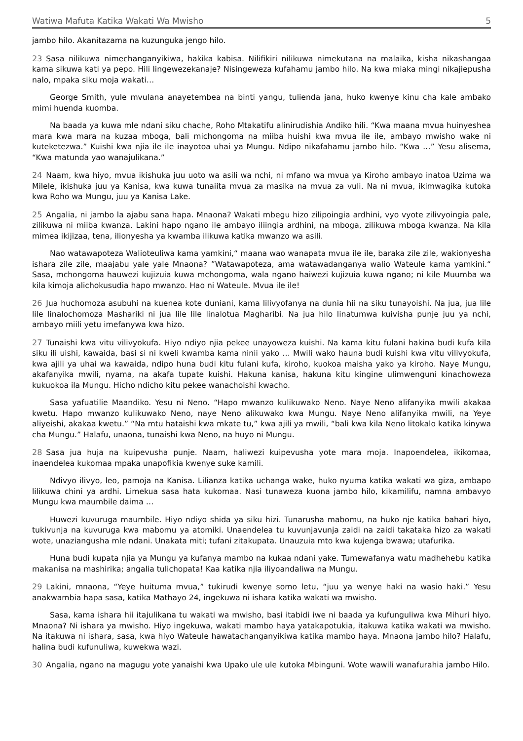Watiwa Mafuta Katika Wakati Wa Mwisho 5
jambo hilo. Akanitazama na kuzunguka jengo hilo.
23 Sasa nilikuwa nimechanganyikiwa, hakika kabisa. Nilifikiri nilikuwa nimekutana na malaika, kisha nikashangaa kama sikuwa kati ya pepo. Hili lingewezekanaje? Nisingeweza kufahamu jambo hilo. Na kwa miaka mingi nikajiepusha nalo, mpaka siku moja wakati…
George Smith, yule mvulana anayetembea na binti yangu, tulienda jana, huko kwenye kinu cha kale ambako mimi huenda kuomba.
Na baada ya kuwa mle ndani siku chache, Roho Mtakatifu alinirudishia Andiko hili. “Kwa maana mvua huinyeshea mara kwa mara na kuzaa mboga, bali michongoma na miiba huishi kwa mvua ile ile, ambayo mwisho wake ni kuteketezwa.” Kuishi kwa njia ile ile inayotoa uhai ya Mungu. Ndipo nikafahamu jambo hilo. “Kwa …” Yesu alisema, “Kwa matunda yao wanajulikana.”
24 Naam, kwa hiyo, mvua ikishuka juu uoto wa asili wa nchi, ni mfano wa mvua ya Kiroho ambayo inatoa Uzima wa Milele, ikishuka juu ya Kanisa, kwa kuwa tunaiita mvua za masika na mvua za vuli. Na ni mvua, ikimwagika kutoka kwa Roho wa Mungu, juu ya Kanisa Lake.
25 Angalia, ni jambo la ajabu sana hapa. Mnaona? Wakati mbegu hizo zilipoingia ardhini, vyo vyote zilivyoingia pale, zilikuwa ni miiba kwanza. Lakini hapo ngano ile ambayo iliingia ardhini, na mboga, zilikuwa mboga kwanza. Na kila mimea ikijizaa, tena, ilionyesha ya kwamba ilikuwa katika mwanzo wa asili.
Nao watawapoteza Walioteuliwa kama yamkini,“ maana wao wanapata mvua ile ile, baraka zile zile, wakionyesha ishara zile zile, maajabu yale yale Mnaona? ”Watawapoteza, ama watawadanganya walio Wateule kama yamkini.“ Sasa, mchongoma hauwezi kujizuia kuwa mchongoma, wala ngano haiwezi kujizuia kuwa ngano; ni kile Muumba wa kila kimoja alichokusudia hapo mwanzo. Hao ni Wateule. Mvua ile ile!
26 Jua huchomoza asubuhi na kuenea kote duniani, kama lilivyofanya na dunia hii na siku tunayoishi. Na jua, jua lile lile linalochomoza Mashariki ni jua lile lile linalotua Magharibi. Na jua hilo linatumwa kuivisha punje juu ya nchi, ambayo miili yetu imefanywa kwa hizo.
27 Tunaishi kwa vitu vilivyokufa. Hiyo ndiyo njia pekee unayoweza kuishi. Na kama kitu fulani hakina budi kufa kila siku ili uishi, kawaida, basi si ni kweli kwamba kama ninii yako … Mwili wako hauna budi kuishi kwa vitu vilivyokufa, kwa ajili ya uhai wa kawaida, ndipo huna budi kitu fulani kufa, kiroho, kuokoa maisha yako ya kiroho. Naye Mungu, akafanyika mwili, nyama, na akafa tupate kuishi. Hakuna kanisa, hakuna kitu kingine ulimwenguni kinachoweza kukuokoa ila Mungu. Hicho ndicho kitu pekee wanachoishi kwacho.
Sasa yafuatilie Maandiko. Yesu ni Neno. “Hapo mwanzo kulikuwako Neno. Naye Neno alifanyika mwili akakaa kwetu. Hapo mwanzo kulikuwako Neno, naye Neno alikuwako kwa Mungu. Naye Neno alifanyika mwili, na Yeye aliyeishi, akakaa kwetu.” “Na mtu hataishi kwa mkate tu,” kwa ajili ya mwili, “bali kwa kila Neno litokalo katika kinywa cha Mungu.” Halafu, unaona, tunaishi kwa Neno, na huyo ni Mungu.
28 Sasa jua huja na kuipevusha punje. Naam, haliwezi kuipevusha yote mara moja. Inapoendelea, ikikomaa, inaendelea kukomaa mpaka unapofikia kwenye suke kamili.
Ndivyo ilivyo, leo, pamoja na Kanisa. Lilianza katika uchanga wake, huko nyuma katika wakati wa giza, ambapo lilikuwa chini ya ardhi. Limekua sasa hata kukomaa. Nasi tunaweza kuona jambo hilo, kikamilifu, namna ambavyo Mungu kwa maumbile daima …
Huwezi kuvuruga maumbile. Hiyo ndiyo shida ya siku hizi. Tunarusha mabomu, na huko nje katika bahari hiyo, tukivunja na kuvuruga kwa mabomu ya atomiki. Unaendelea tu kuvunjavunja zaidi na zaidi takataka hizo za wakati wote, unaziangusha mle ndani. Unakata miti; tufani zitakupata. Unauzuia mto kwa kujenga bwawa; utafurika.
Huna budi kupata njia ya Mungu ya kufanya mambo na kukaa ndani yake. Tumewafanya watu madhehebu katika makanisa na mashirika; angalia tulichopata! Kaa katika njia iliyoandaliwa na Mungu.
29 Lakini, mnaona, “Yeye huituma mvua,” tukirudi kwenye somo letu, “juu ya wenye haki na wasio haki.” Yesu anakwambia hapa sasa, katika Mathayo 24, ingekuwa ni ishara katika wakati wa mwisho.
Sasa, kama ishara hii itajulikana tu wakati wa mwisho, basi itabidi iwe ni baada ya kufunguliwa kwa Mihuri hiyo. Mnaona? Ni ishara ya mwisho. Hiyo ingekuwa, wakati mambo haya yatakapotukia, itakuwa katika wakati wa mwisho. Na itakuwa ni ishara, sasa, kwa hiyo Wateule hawatachanganyikiwa katika mambo haya. Mnaona jambo hilo? Halafu, halina budi kufunuliwa, kuwekwa wazi.
30 Angalia, ngano na magugu yote yanaishi kwa Upako ule ule kutoka Mbinguni. Wote wawili wanafurahia jambo Hilo.